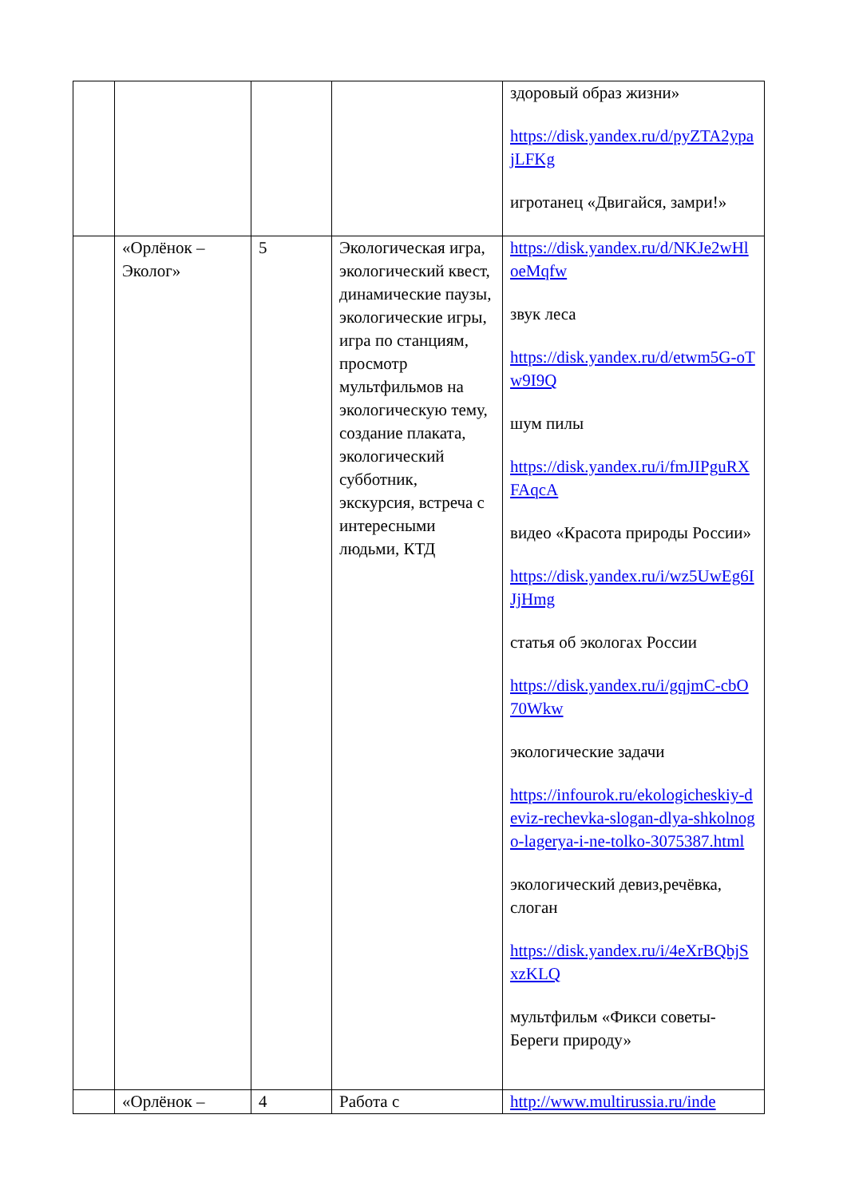| | | | | здоровый образ жизни» https://disk.yandex.ru/d/pyZTA2ypajLFKg игротанец «Двигайся, замри!» |
| | «Орлёнок – Эколог» | 5 | Экологическая игра, экологический квест, динамические паузы, экологические игры, игра по станциям, просмотр мультфильмов на экологическую тему, создание плаката, экологический субботник, экскурсия, встреча с интересными людьми, КТД | https://disk.yandex.ru/d/NKJe2wHloeMqfw звук леса https://disk.yandex.ru/d/etwm5G-oTw9I9Q шум пилы https://disk.yandex.ru/i/fmJIPguRXFAqcA видео «Красота природы России» https://disk.yandex.ru/i/wz5UwEg6IJjHmg статья об экологах России https://disk.yandex.ru/i/gqjmC-cbO70Wkw экологические задачи https://infourok.ru/ekologicheskiy-deviz-rechevka-slogan-dlya-shkolnogo-lagerya-i-ne-tolko-3075387.html экологический девиз,речёвка, слоган https://disk.yandex.ru/i/4eXrBQbjSxzKLQ мультфильм «Фикси советы-Береги природу» |
| | «Орлёнок – | 4 | Работа с | http://www.multirussia.ru/inde |